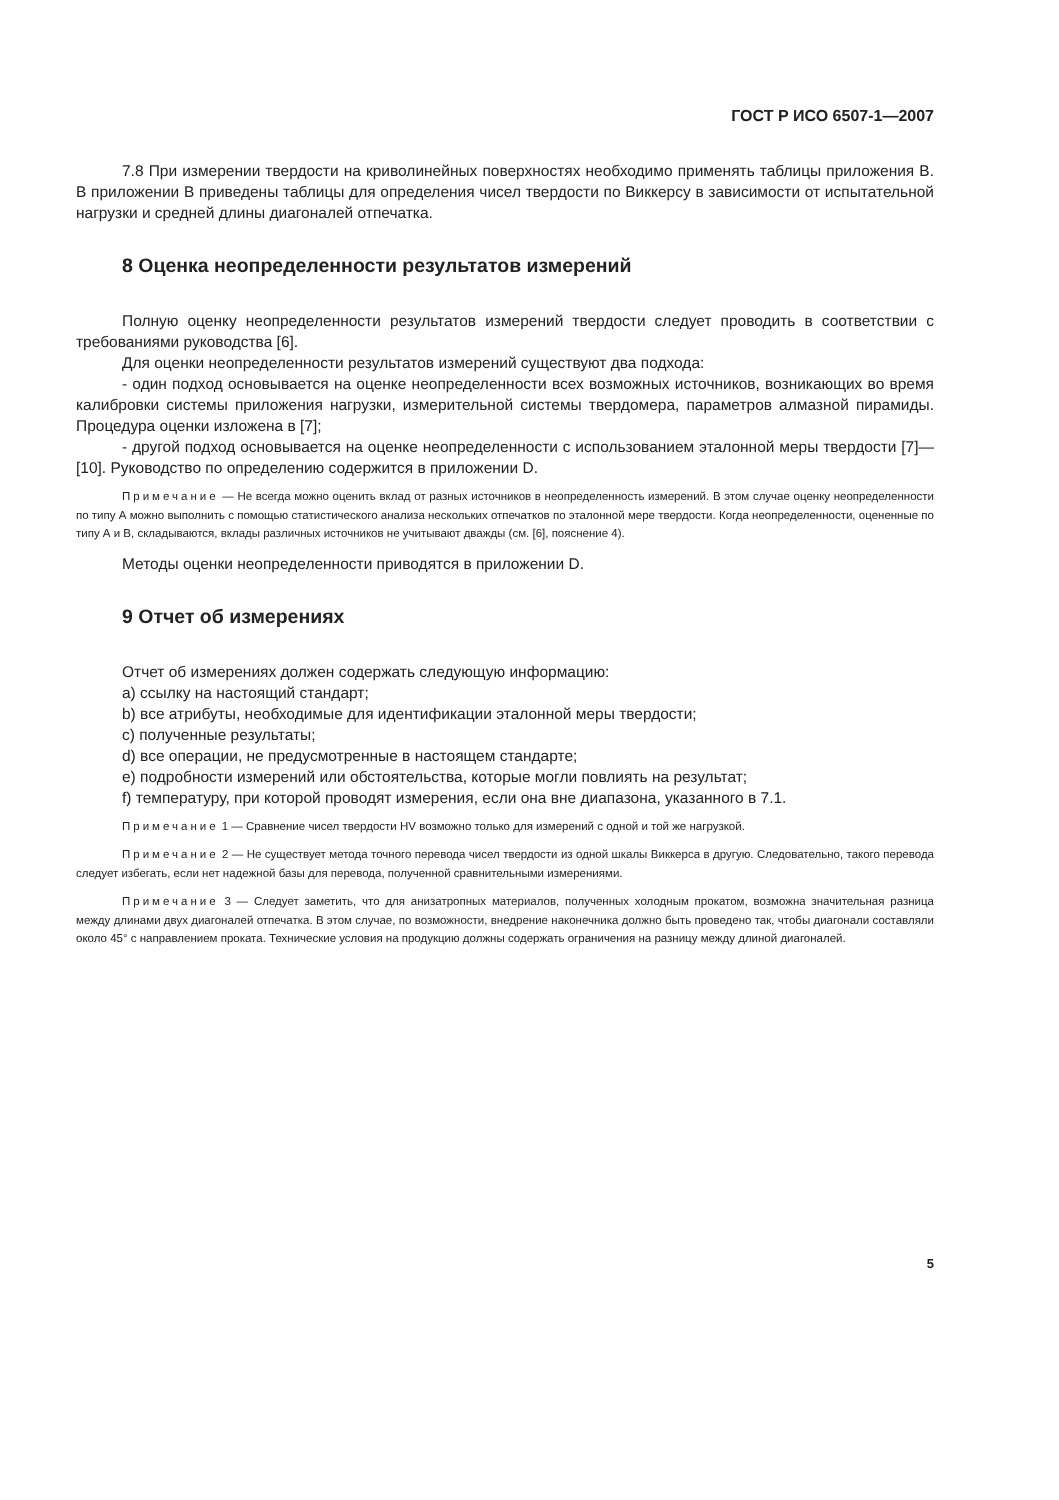ГОСТ Р ИСО 6507-1—2007
7.8 При измерении твердости на криволинейных поверхностях необходимо применять таблицы приложения В. В приложении В приведены таблицы для определения чисел твердости по Виккерсу в зависимости от испытательной нагрузки и средней длины диагоналей отпечатка.
8 Оценка неопределенности результатов измерений
Полную оценку неопределенности результатов измерений твердости следует проводить в соответствии с требованиями руководства [6].
Для оценки неопределенности результатов измерений существуют два подхода:
- один подход основывается на оценке неопределенности всех возможных источников, возникающих во время калибровки системы приложения нагрузки, измерительной системы твердомера, параметров алмазной пирамиды. Процедура оценки изложена в [7];
- другой подход основывается на оценке неопределенности с использованием эталонной меры твердости [7]—[10]. Руководство по определению содержится в приложении D.
Примечание — Не всегда можно оценить вклад от разных источников в неопределенность измерений. В этом случае оценку неопределенности по типу А можно выполнить с помощью статистического анализа нескольких отпечатков по эталонной мере твердости. Когда неопределенности, оцененные по типу А и В, складываются, вклады различных источников не учитывают дважды (см. [6], пояснение 4).
Методы оценки неопределенности приводятся в приложении D.
9 Отчет об измерениях
Отчет об измерениях должен содержать следующую информацию:
a) ссылку на настоящий стандарт;
b) все атрибуты, необходимые для идентификации эталонной меры твердости;
c) полученные результаты;
d) все операции, не предусмотренные в настоящем стандарте;
e) подробности измерений или обстоятельства, которые могли повлиять на результат;
f) температуру, при которой проводят измерения, если она вне диапазона, указанного в 7.1.
Примечание 1 — Сравнение чисел твердости HV возможно только для измерений с одной и той же нагрузкой.
Примечание 2 — Не существует метода точного перевода чисел твердости из одной шкалы Виккерса в другую. Следовательно, такого перевода следует избегать, если нет надежной базы для перевода, полученной сравнительными измерениями.
Примечание 3 — Следует заметить, что для анизатропных материалов, полученных холодным прокатом, возможна значительная разница между длинами двух диагоналей отпечатка. В этом случае, по возможности, внедрение наконечника должно быть проведено так, чтобы диагонали составляли около 45° с направлением проката. Технические условия на продукцию должны содержать ограничения на разницу между длиной диагоналей.
5